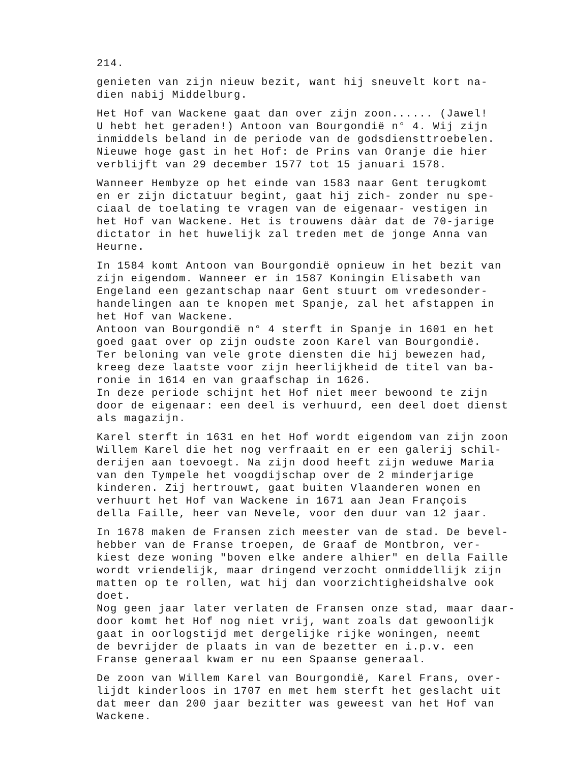214.
genieten van zijn nieuw bezit, want hij sneuvelt kort na- dien nabij Middelburg.
Het Hof van Wackene gaat dan over zijn zoon...... (Jawel! U hebt het geraden!) Antoon van Bourgondië n° 4. Wij zijn inmiddels beland in de periode van de godsdiensttroebelen. Nieuwe hoge gast in het Hof: de Prins van Oranje die hier verblijft van 29 december 1577 tot 15 januari 1578.
Wanneer Hembyze op het einde van 1583 naar Gent terugkomt en er zijn dictatuur begint, gaat hij zich- zonder nu spe- ciaal de toelating te vragen van de eigenaar- vestigen in het Hof van Wackene. Het is trouwens dààr dat de 70-jarige dictator in het huwelijk zal treden met de jonge Anna van Heurne.
In 1584 komt Antoon van Bourgondië opnieuw in het bezit van zijn eigendom. Wanneer er in 1587 Koningin Elisabeth van Engeland een gezantschap naar Gent stuurt om vredesonder- handelingen aan te knopen met Spanje, zal het afstappen in het Hof van Wackene.
Antoon van Bourgondië n° 4 sterft in Spanje in 1601 en het goed gaat over op zijn oudste zoon Karel van Bourgondië. Ter beloning van vele grote diensten die hij bewezen had, kreeg deze laatste voor zijn heerlijkheid de titel van ba- ronie in 1614 en van graafschap in 1626.
In deze periode schijnt het Hof niet meer bewoond te zijn door de eigenaar: een deel is verhuurd, een deel doet dienst als magazijn.
Karel sterft in 1631 en het Hof wordt eigendom van zijn zoon Willem Karel die het nog verfraait en er een galerij schil- derijen aan toevoegt. Na zijn dood heeft zijn weduwe Maria van den Tympele het voogdijschap over de 2 minderjarige kinderen. Zij hertrouwt, gaat buiten Vlaanderen wonen en verhuurt het Hof van Wackene in 1671 aan Jean François della Faille, heer van Nevele, voor den duur van 12 jaar.
In 1678 maken de Fransen zich meester van de stad. De bevel- hebber van de Franse troepen, de Graaf de Montbron, ver- kiest deze woning "boven elke andere alhier" en della Faille wordt vriendelijk, maar dringend verzocht onmiddellijk zijn matten op te rollen, wat hij dan voorzichtigheidshalve ook doet.
Nog geen jaar later verlaten de Fransen onze stad, maar daar- door komt het Hof nog niet vrij, want zoals dat gewoonlijk gaat in oorlogstijd met dergelijke rijke woningen, neemt de bevrijder de plaats in van de bezetter en i.p.v. een Franse generaal kwam er nu een Spaanse generaal.
De zoon van Willem Karel van Bourgondië, Karel Frans, over- lijdt kinderloos in 1707 en met hem sterft het geslacht uit dat meer dan 200 jaar bezitter was geweest van het Hof van Wackene.